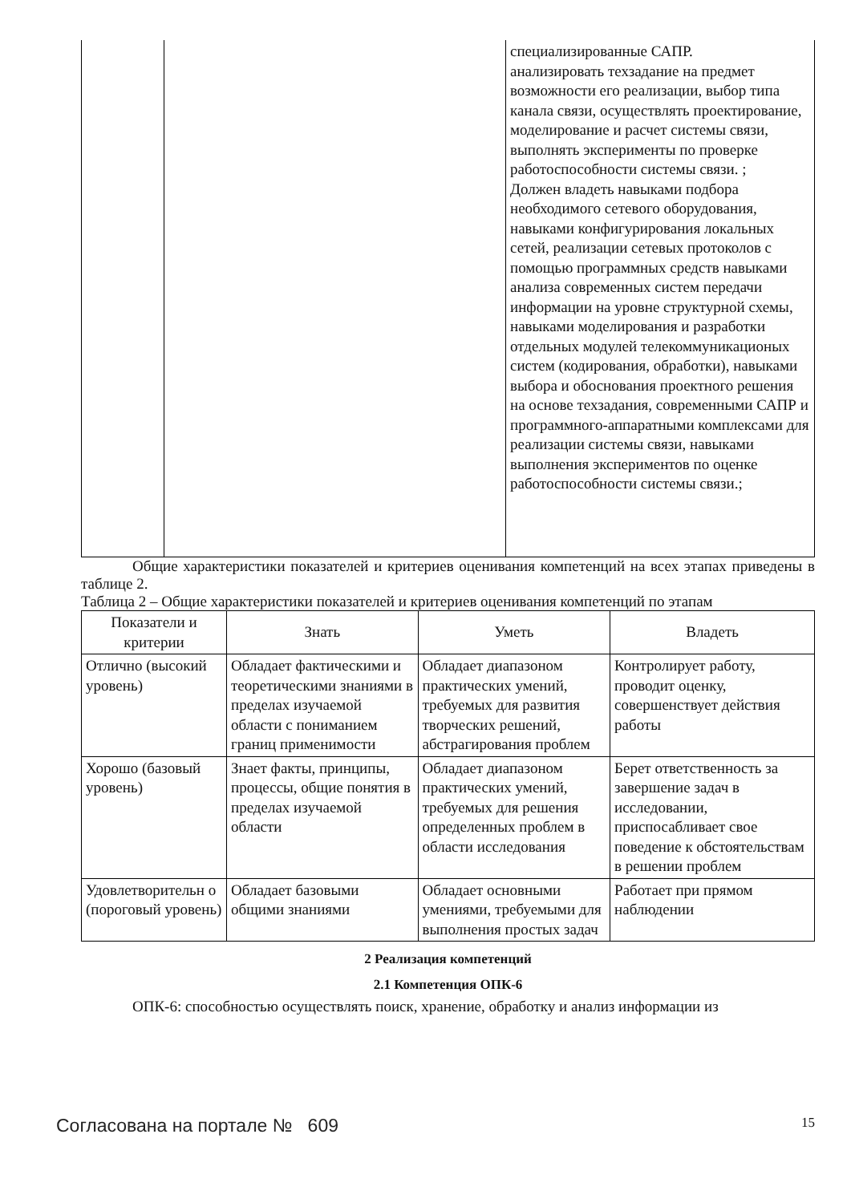| | | специализированные САПР. анализировать техзадание на предмет возможности его реализации, выбор типа канала связи, осуществлять проектирование, моделирование и расчет системы связи, выполнять эксперименты по проверке работоспособности системы связи. ; Должен владеть навыками подбора необходимого сетевого оборудования, навыками конфигурирования локальных сетей, реализации сетевых протоколов с помощью программных средств навыками анализа современных систем передачи информации на уровне структурной схемы, навыками моделирования и разработки отдельных модулей телекоммуникационых систем (кодирования, обработки), навыками выбора и обоснования проектного решения на основе техзадания, современными САПР и программного-аппаратными комплексами для реализации системы связи, навыками выполнения экспериментов по оценке работоспособности системы связи.; |
Общие характеристики показателей и критериев оценивания компетенций на всех этапах приведены в таблице 2.
Таблица 2 – Общие характеристики показателей и критериев оценивания компетенций по этапам
| Показатели и критерии | Знать | Уметь | Владеть |
| --- | --- | --- | --- |
| Отлично (высокий уровень) | Обладает фактическими и теоретическими знаниями в пределах изучаемой области с пониманием границ применимости | Обладает диапазоном практических умений, требуемых для развития творческих решений, абстрагирования проблем | Контролирует работу, проводит оценку, совершенствует действия работы |
| Хорошо (базовый уровень) | Знает факты, принципы, процессы, общие понятия в пределах изучаемой области | Обладает диапазоном практических умений, требуемых для решения определенных проблем в области исследования | Берет ответственность за завершение задач в исследовании, приспосабливает свое поведение к обстоятельствам в решении проблем |
| Удовлетворительн о (пороговый уровень) | Обладает базовыми общими знаниями | Обладает основными умениями, требуемыми для выполнения простых задач | Работает при прямом наблюдении |
2 Реализация компетенций
2.1 Компетенция ОПК-6
ОПК-6: способностью осуществлять поиск, хранение, обработку и анализ информации из
Согласована на портале № 609 15